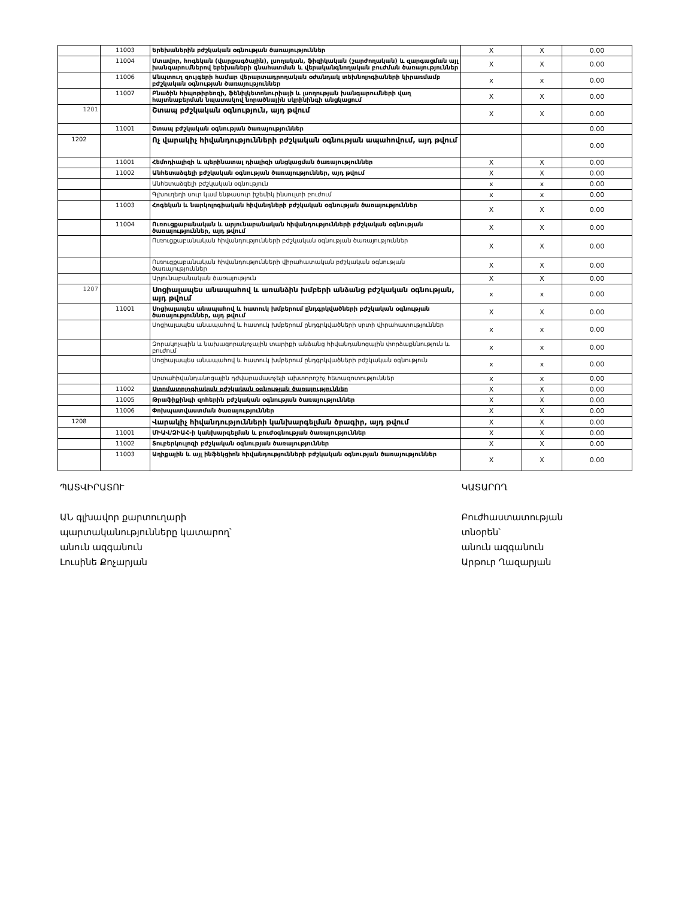| | 11003 | Երեխաներին բժշկական օգնության ծառայություններ | X | X | 0.00 |
| | 11004 | Մտավոր, հոգեկան (վարքագծային), լսողական, ֆիզիկական (շարժողական) և զարգացման այլ խանգարումներով երեխաների գնահատման և վերականգնողական բուժման ծառայություններ | X | X | 0.00 |
| | 11006 | Անպտուղ զույգերի համար վերարտադրողական օժանդակ տեխնոլոգիաների կիրառմամբ բժշկական օգնության ծառայություններ | x | x | 0.00 |
| | 11007 | Բնածին հիպոթիրեոզի, ֆենիլկետոնուրիայի և լսողության խանգարումների վաղ հայտնաբերման նպատակով նորածնային սկրինինգի անցկացում | X | X | 0.00 |
| 1201 | | Շտապ բժշկական օգնություն, այդ թվում | X | X | 0.00 |
| | 11001 | Շտապ բժշկական օգնության ծառայություններ | | | 0.00 |
| 1202 | | Ոչ վարակիչ հիվանդությունների բժշկական օգնության ապահովում, այդ թվում | | | 0.00 |
| | 11001 | Հեմոդիալիզի և պերինատալ դիալիզի անցկացման ծառայություններ | X | X | 0.00 |
| | 11002 | Անհետաձգելի բժշկական օգնության ծառայություններ, այդ թվում | X | X | 0.00 |
| | | Անհետաձգելի բժշկական օգնություն | x | x | 0.00 |
| | | Գլխուղեղի սուր կամ ենթասուր իշեմիկ ինսուլտի բուժում | x | x | 0.00 |
| | 11003 | Հոգեկան և նարկոլոգիական հիվանդների բժշկական օգնության ծառայություններ | X | X | 0.00 |
| | 11004 | Ուռուցքաբանական և արյունաբանական հիվանդությունների բժշկական օգնության ծառայություններ, այդ թվում | X | X | 0.00 |
| | | Ուռուցքաբանական հիվանդությունների բժշկական օգնության ծառայություններ | X | X | 0.00 |
| | | Ուռուցքաբանական հիվանդությունների վիրահատական բժշկական օգնության ծառայություններ | X | X | 0.00 |
| | | Արյունաբանական ծառայություն | X | X | 0.00 |
| 1207 | | Սոցիալապես անապահով և առանձին խմբերի անձանց բժշկական օգնության, այդ թվում | x | x | 0.00 |
| | 11001 | Սոցիալապես անապահով և հատուկ խմբերում ընդգրկվածների բժշկական օգնության ծառայություններ, այդ թվում | X | X | 0.00 |
| | | Սոցիալապես անապահով և հատուկ խմբերում ընդգրկվածների սրտի վիրահատություններ | x | x | 0.00 |
| | | Զորակոչային և նախազորակոչային տարիքի անձանց հիվանդանոցային փորձաքննություն և բուժում | x | x | 0.00 |
| | | Սոցիալապես անապահով և հատուկ խմբերում ընդգրկվածների բժշկական օգնություն | x | x | 0.00 |
| | | Արտահիվանդանոցային դժվարամատչելի ախտորոշիչ հետազոտություններ | x | x | 0.00 |
| | 11002 | Ստոմատոլոգիական բժշկական օգնության ծառայություններ | X | X | 0.00 |
| | 11005 | Թրաֆիքինգի զոհերին բժշկական օգնության ծառայություններ | X | X | 0.00 |
| | 11006 | Փոխպատվաստման ծառայություններ | X | X | 0.00 |
| 1208 | | Վարակիչ հիվանդությունների կանխարգելման ծրագիր, այդ թվում | X | X | 0.00 |
| | 11001 | ՄԻԱՎ/ՁԻԱՀ-ի կանխարգելման և բուժօգնության ծառայություններ | X | X | 0.00 |
| | 11002 | Տուբերկուլոզի բժշկական օգնության ծառայություններ | X | X | 0.00 |
| | 11003 | Աղիքային և այլ ինֆեկցիոն հիվանդությունների բժշկական օգնության ծառայություններ | X | X | 0.00 |
ՊԱՏՎԻՐԱՏՈՒ
ԱՆ գլխավոր քարտուղարի
պարտականությունները կատարող՝
անուն ազգանուն
Լուսինե Քոչարյան
ԿԱՏԱՐՈՂ
Բուժհաստատության
տնօրեն՝
անուն ազգանուն
Արթուր Ղազարյան